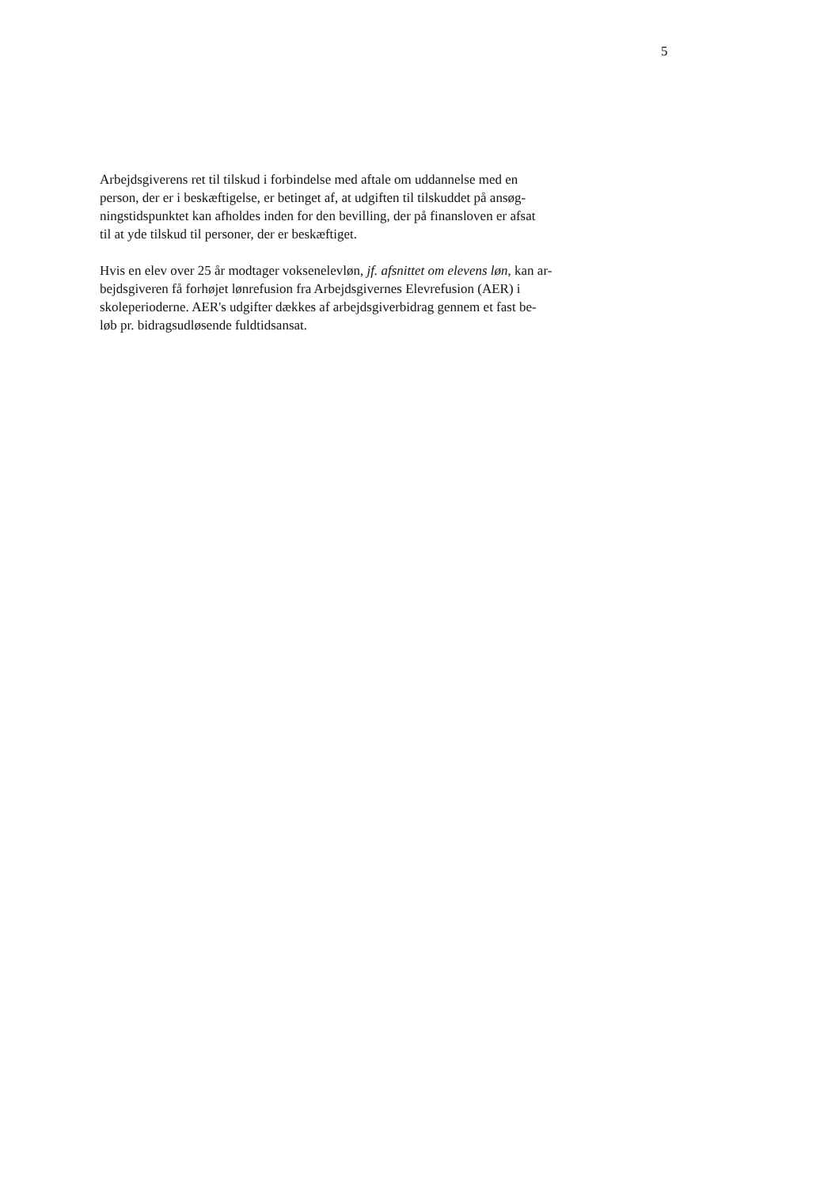5
Arbejdsgiverens ret til tilskud i forbindelse med aftale om uddannelse med en
person, der er i beskæftigelse, er betinget af, at udgiften til tilskuddet på ansøg-
ningstidspunktet kan afholdes inden for den bevilling, der på finansloven er afsat
til at yde tilskud til personer, der er beskæftiget.
Hvis en elev over 25 år modtager voksenelevløn, jf. afsnittet om elevens løn, kan ar-
bejdsgiveren få forhøjet lønrefusion fra Arbejdsgivernes Elevrefusion (AER) i
skoleperioderne. AER's udgifter dækkes af arbejdsgiverbidrag gennem et fast be-
løb pr. bidragsudløsende fuldtidsansat.